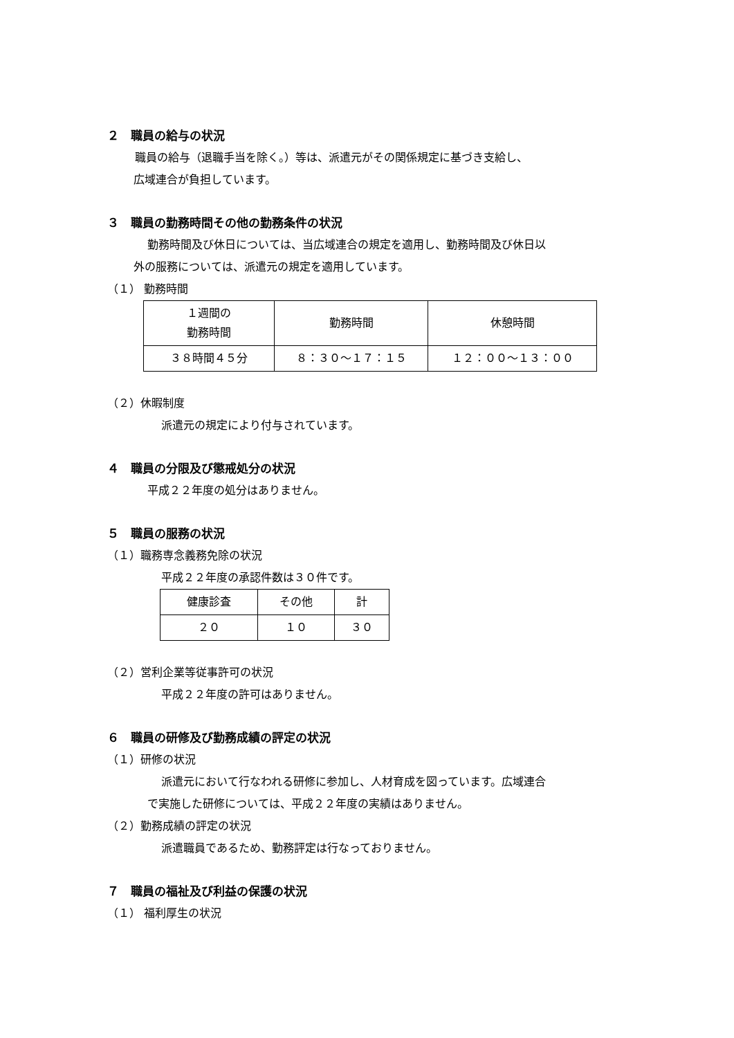２　職員の給与の状況
職員の給与（退職手当を除く。）等は、派遣元がその関係規定に基づき支給し、
広域連合が負担しています。
３　職員の勤務時間その他の勤務条件の状況
勤務時間及び休日については、当広域連合の規定を適用し、勤務時間及び休日以
外の服務については、派遣元の規定を適用しています。
（１） 勤務時間
| １週間の 勤務時間 | 勤務時間 | 休憩時間 |
| ３８時間４５分 | ８：３０～１７：１５ | １２：００～１３：００ |
（２）休暇制度
派遣元の規定により付与されています。
４　職員の分限及び懲戒処分の状況
平成２２年度の処分はありません。
５　職員の服務の状況
（１）職務専念義務免除の状況
平成２２年度の承認件数は３０件です。
| 健康診査 | その他 | 計 |
| ２０ | １０ | ３０ |
（２）営利企業等従事許可の状況
平成２２年度の許可はありません。
６　職員の研修及び勤務成績の評定の状況
（１）研修の状況
派遣元において行なわれる研修に参加し、人材育成を図っています。広域連合
で実施した研修については、平成２２年度の実績はありません。
（２）勤務成績の評定の状況
派遣職員であるため、勤務評定は行なっておりません。
７　職員の福祉及び利益の保護の状況
（１） 福利厚生の状況